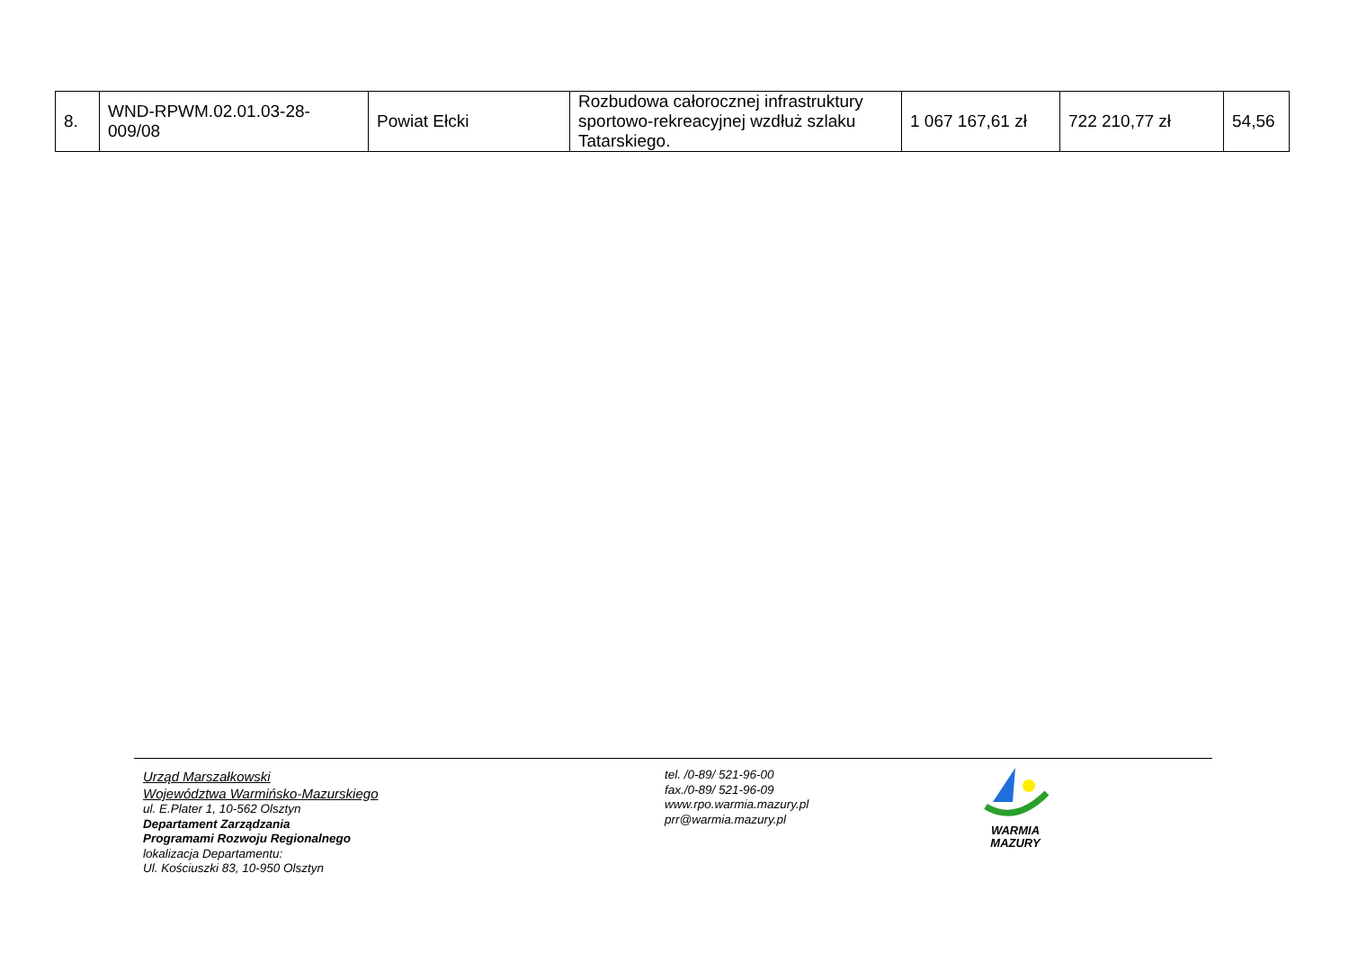| 8. | WND-RPWM.02.01.03-28-009/08 | Powiat Ełcki | Rozbudowa całorocznej infrastruktury sportowo-rekreacyjnej wzdłuż szlaku Tatarskiego. | 1 067 167,61 zł | 722 210,77 zł | 54,56 |
Urząd Marszałkowski
Województwa Warmińsko-Mazurskiego
ul. E.Plater 1, 10-562 Olsztyn
Departament Zarządzania
Programami Rozwoju Regionalnego
lokalizacja Departamentu:
Ul. Kościuszki 83, 10-950 Olsztyn
tel. /0-89/ 521-96-00
fax./0-89/ 521-96-09
www.rpo.warmia.mazury.pl
prr@warmia.mazury.pl
WARMIA
MAZURY